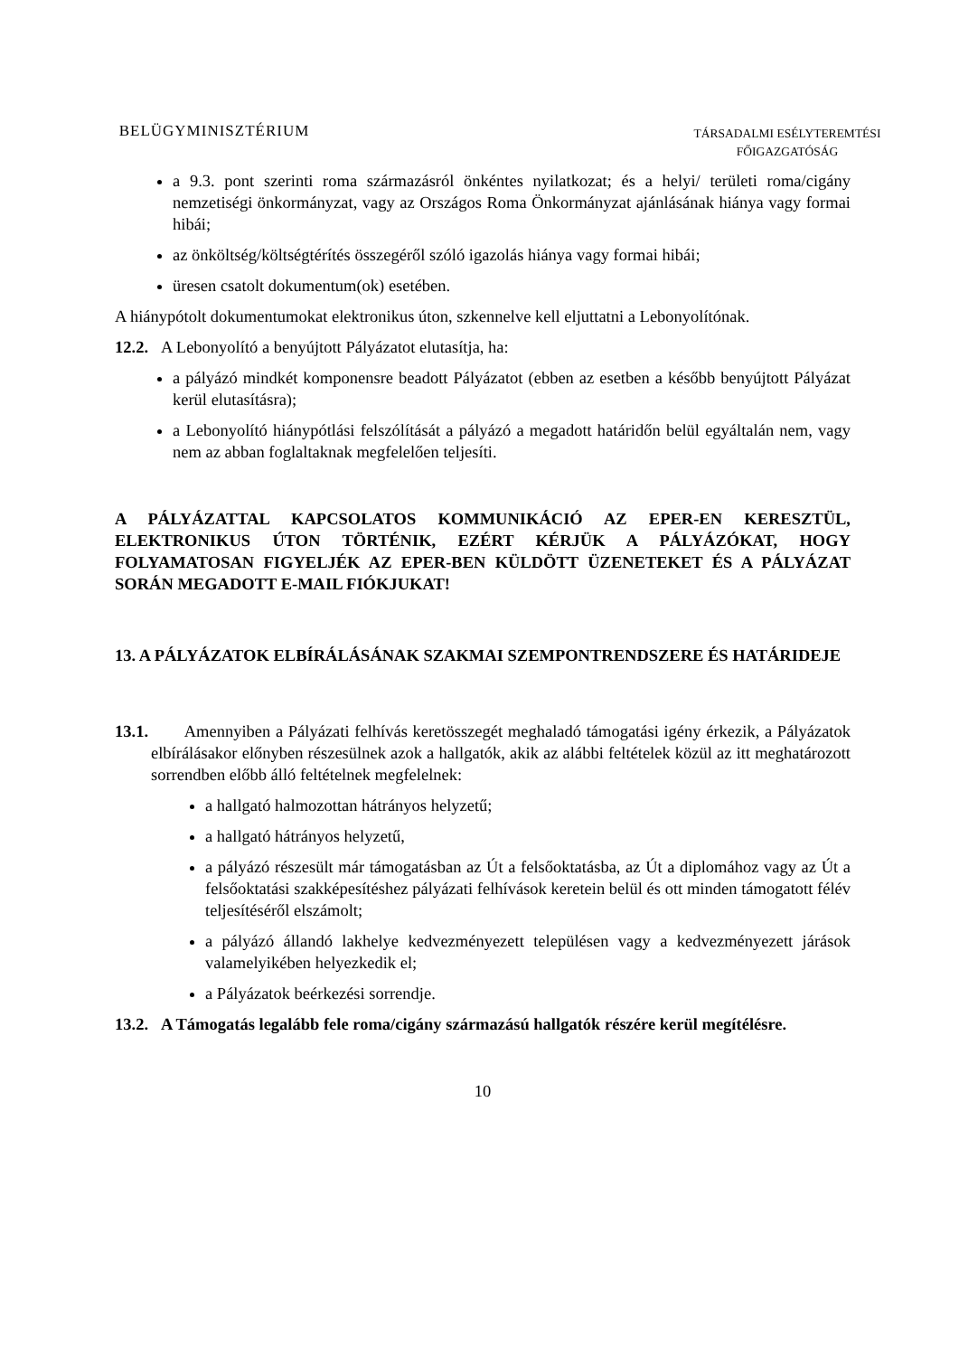BELÜGYMINISZTÉRIUM
TÁRSADALMI ESÉLYTEREMTÉSI
FŐIGAZGATÓSÁG
a 9.3. pont szerinti roma származásról önkéntes nyilatkozat; és a helyi/ területi roma/cigány nemzetiségi önkormányzat, vagy az Országos Roma Önkormányzat ajánlásának hiánya vagy formai hibái;
az önköltség/költségtérítés összegéről szóló igazolás hiánya vagy formai hibái;
üresen csatolt dokumentum(ok) esetében.
A hiánypótolt dokumentumokat elektronikus úton, szkennelve kell eljuttatni a Lebonyolítónak.
12.2. A Lebonyolító a benyújtott Pályázatot elutasítja, ha:
a pályázó mindkét komponensre beadott Pályázatot (ebben az esetben a később benyújtott Pályázat kerül elutasításra);
a Lebonyolító hiánypótlási felszólítását a pályázó a megadott határidőn belül egyáltalán nem, vagy nem az abban foglaltaknak megfelelően teljesíti.
A PÁLYÁZATTAL KAPCSOLATOS KOMMUNIKÁCIÓ AZ EPER-EN KERESZTÜL, ELEKTRONIKUS ÚTON TÖRTÉNIK, EZÉRT KÉRJÜK A PÁLYÁZÓKAT, HOGY FOLYAMATOSAN FIGYELJÉK AZ EPER-BEN KÜLDÖTT ÜZENETEKET ÉS A PÁLYÁZAT SORÁN MEGADOTT E-MAIL FIÓKJUKAT!
13. A PÁLYÁZATOK ELBÍRÁLÁSÁNAK SZAKMAI SZEMPONTRENDSZERE ÉS HATÁRIDEJE
13.1. Amennyiben a Pályázati felhívás keretösszegét meghaladó támogatási igény érkezik, a Pályázatok elbírálásakor előnyben részesülnek azok a hallgatók, akik az alábbi feltételek közül az itt meghatározott sorrendben előbb álló feltételnek megfelelnek:
a hallgató halmozottan hátrányos helyzetű;
a hallgató hátrányos helyzetű,
a pályázó részesült már támogatásban az Út a felsőoktatásba, az Út a diplomához vagy az Út a felsőoktatási szakképesítéshez pályázati felhívások keretein belül és ott minden támogatott félév teljesítéséről elszámolt;
a pályázó állandó lakhelye kedvezményezett településen vagy a kedvezményezett járások valamelyikében helyezkedik el;
a Pályázatok beérkezési sorrendje.
13.2. A Támogatás legalább fele roma/cigány származású hallgatók részére kerül megítélésre.
10